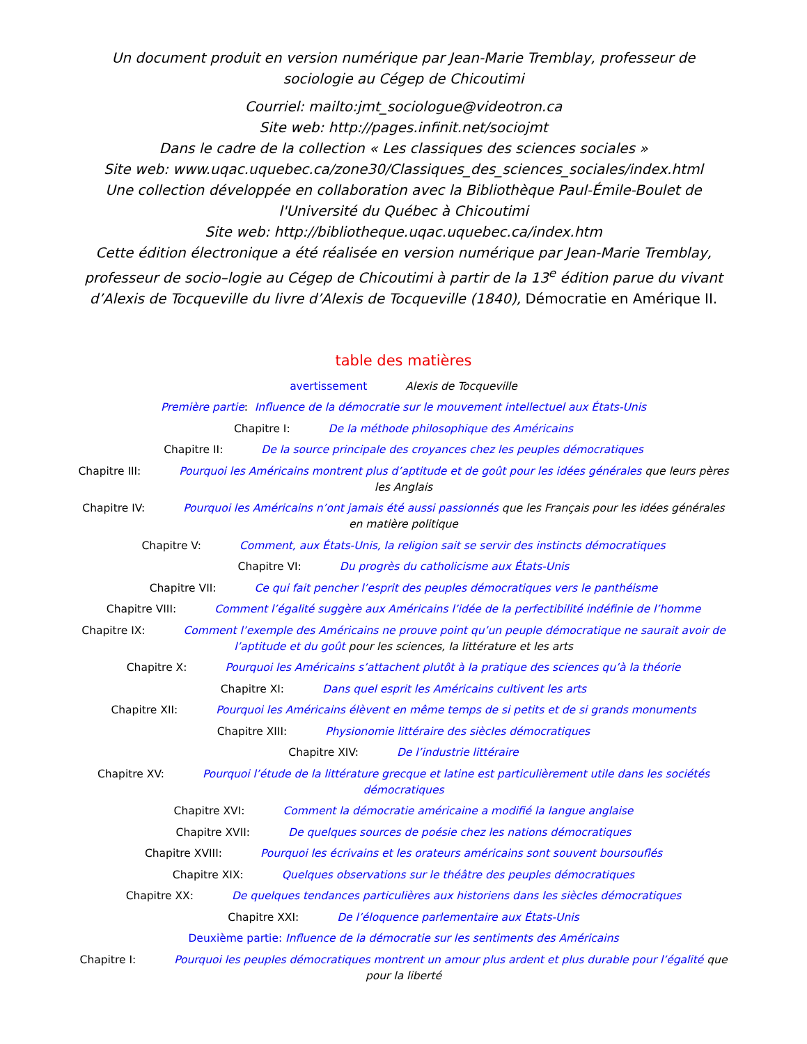Un document produit en version numérique par Jean-Marie Tremblay, professeur de sociologie au Cégep de Chicoutimi
Courriel: mailto:jmt_sociologue@videotron.ca
Site web: http://pages.infinit.net/sociojmt
Dans le cadre de la collection « Les classiques des sciences sociales »
Site web: www.uqac.uquebec.ca/zone30/Classiques_des_sciences_sociales/index.html
Une collection développée en collaboration avec la Bibliothèque Paul-Émile-Boulet de l'Université du Québec à Chicoutimi
Site web: http://bibliotheque.uqac.uquebec.ca/index.htm
Cette édition électronique a été réalisée en version numérique par Jean-Marie Tremblay, professeur de socio–logie au Cégep de Chicoutimi à partir de la 13<sup>e</sup> édition parue du vivant d’Alexis de Tocqueville du livre d’Alexis de Tocqueville (1840), Démocratie en Amérique II.
table des matières
avertissement Alexis de Tocqueville
Première partie: Influence de la démocratie sur le mouvement intellectuel aux États-Unis
Chapitre I: De la méthode philosophique des Américains
Chapitre II: De la source principale des croyances chez les peuples démocratiques
Chapitre III: Pourquoi les Américains montrent plus d’aptitude et de goût pour les idées générales que leurs pères les Anglais
Chapitre IV: Pourquoi les Américains n’ont jamais été aussi passionnés que les Français pour les idées générales en matière politique
Chapitre V: Comment, aux États-Unis, la religion sait se servir des instincts démocratiques
Chapitre VI: Du progrès du catholicisme aux États-Unis
Chapitre VII: Ce qui fait pencher l’esprit des peuples démocratiques vers le panthéisme
Chapitre VIII: Comment l’égalité suggère aux Américains l’idée de la perfectibilité indéfinie de l’homme
Chapitre IX: Comment l’exemple des Américains ne prouve point qu’un peuple démocratique ne saurait avoir de l’aptitude et du goût pour les sciences, la littérature et les arts
Chapitre X: Pourquoi les Américains s’attachent plutôt à la pratique des sciences qu’à la théorie
Chapitre XI: Dans quel esprit les Américains cultivent les arts
Chapitre XII: Pourquoi les Américains élèvent en même temps de si petits et de si grands monuments
Chapitre XIII: Physionomie littéraire des siècles démocratiques
Chapitre XIV: De l’industrie littéraire
Chapitre XV: Pourquoi l’étude de la littérature grecque et latine est particulièrement utile dans les sociétés démocratiques
Chapitre XVI: Comment la démocratie américaine a modifié la langue anglaise
Chapitre XVII: De quelques sources de poésie chez les nations démocratiques
Chapitre XVIII: Pourquoi les écrivains et les orateurs américains sont souvent boursouflés
Chapitre XIX: Quelques observations sur le théâtre des peuples démocratiques
Chapitre XX: De quelques tendances particulières aux historiens dans les siècles démocratiques
Chapitre XXI: De l’éloquence parlementaire aux États-Unis
Deuxième partie: Influence de la démocratie sur les sentiments des Américains
Chapitre I: Pourquoi les peuples démocratiques montrent un amour plus ardent et plus durable pour l’égalité que pour la liberté